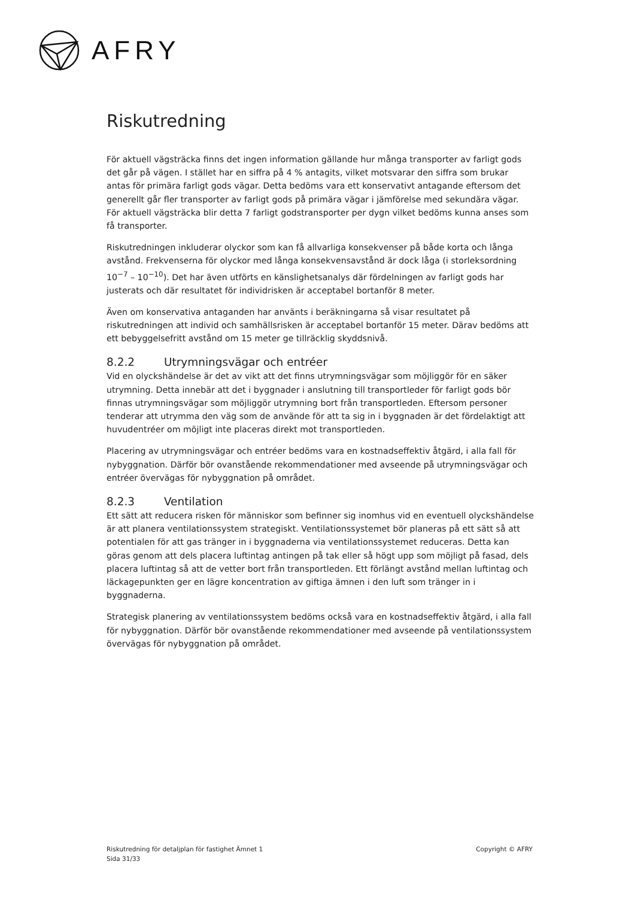AFRY
Riskutredning
För aktuell vägsträcka finns det ingen information gällande hur många transporter av farligt gods det går på vägen. I stället har en siffra på 4 % antagits, vilket motsvarar den siffra som brukar antas för primära farligt gods vägar. Detta bedöms vara ett konservativt antagande eftersom det generellt går fler transporter av farligt gods på primära vägar i jämförelse med sekundära vägar. För aktuell vägsträcka blir detta 7 farligt godstransporter per dygn vilket bedöms kunna anses som få transporter.
Riskutredningen inkluderar olyckor som kan få allvarliga konsekvenser på både korta och långa avstånd. Frekvenserna för olyckor med långa konsekvensavstånd är dock låga (i storleksordning 10<sup>−7</sup> – 10<sup>−10</sup>). Det har även utförts en känslighetsanalys där fördelningen av farligt gods har justerats och där resultatet för individrisken är acceptabel bortanför 8 meter.
Även om konservativa antaganden har använts i beräkningarna så visar resultatet på riskutredningen att individ och samhällsrisken är acceptabel bortanför 15 meter. Därav bedöms att ett bebyggelsefritt avstånd om 15 meter ge tillräcklig skyddsnivå.
8.2.2 Utrymningsvägar och entréer
Vid en olyckshändelse är det av vikt att det finns utrymningsvägar som möjliggör för en säker utrymning. Detta innebär att det i byggnader i anslutning till transportleder för farligt gods bör finnas utrymningsvägar som möjliggör utrymning bort från transportleden. Eftersom personer tenderar att utrymma den väg som de använde för att ta sig in i byggnaden är det fördelaktigt att huvudentréer om möjligt inte placeras direkt mot transportleden.
Placering av utrymningsvägar och entréer bedöms vara en kostnadseffektiv åtgärd, i alla fall för nybyggnation. Därför bör ovanstående rekommendationer med avseende på utrymningsvägar och entréer övervägas för nybyggnation på området.
8.2.3 Ventilation
Ett sätt att reducera risken för människor som befinner sig inomhus vid en eventuell olyckshändelse är att planera ventilationssystem strategiskt. Ventilationssystemet bör planeras på ett sätt så att potentialen för att gas tränger in i byggnaderna via ventilationssystemet reduceras. Detta kan göras genom att dels placera luftintag antingen på tak eller så högt upp som möjligt på fasad, dels placera luftintag så att de vetter bort från transportleden. Ett förlängt avstånd mellan luftintag och läckagepunkten ger en lägre koncentration av giftiga ämnen i den luft som tränger in i byggnaderna.
Strategisk planering av ventilationssystem bedöms också vara en kostnadseffektiv åtgärd, i alla fall för nybyggnation. Därför bör ovanstående rekommendationer med avseende på ventilationssystem övervägas för nybyggnation på området.
Riskutredning för detaljplan för fastighet Ämnet 1
Sida 31/33
Copyright © AFRY